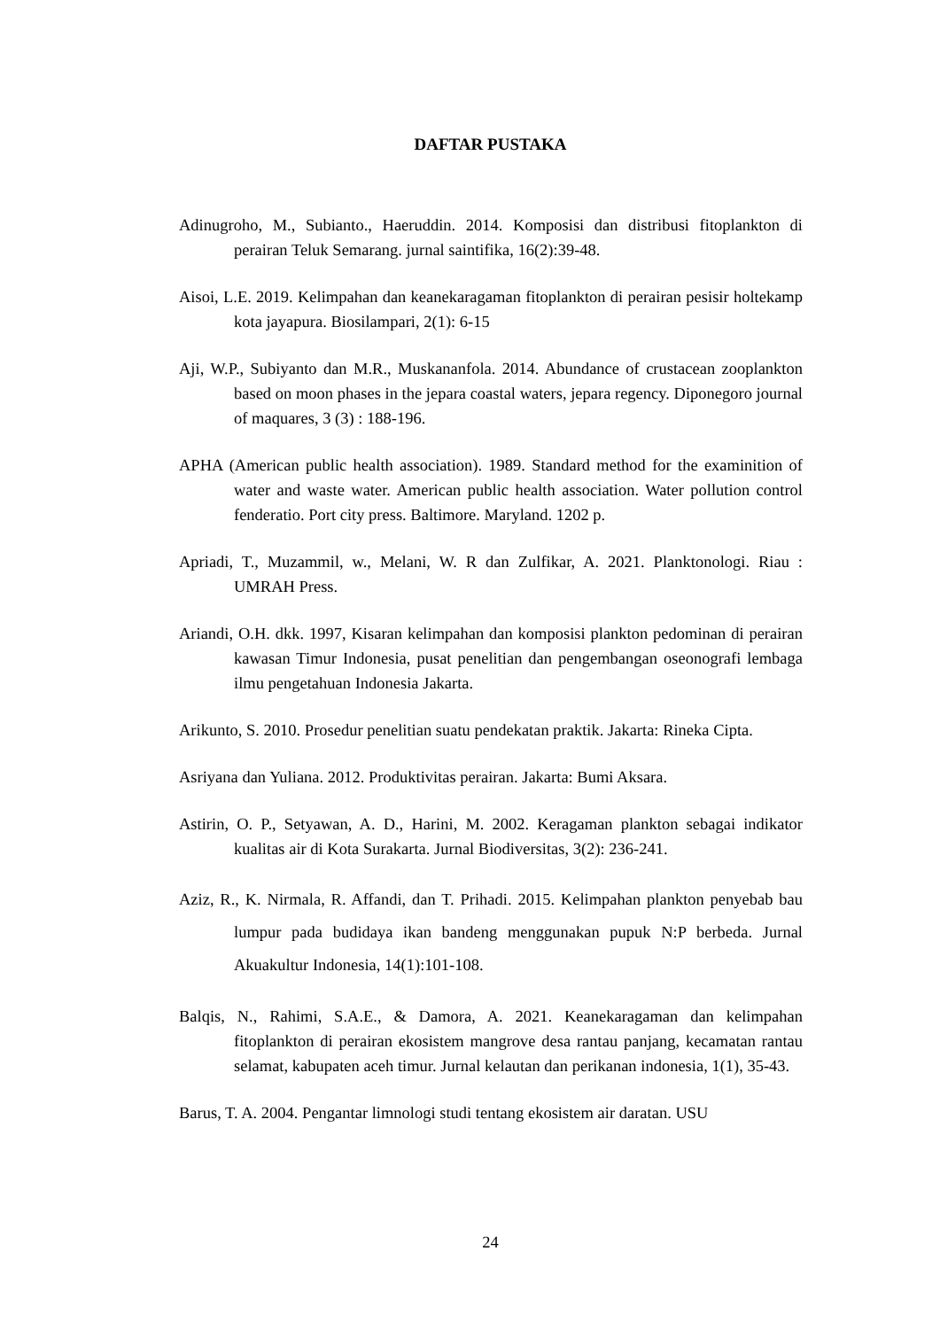DAFTAR PUSTAKA
Adinugroho, M., Subianto., Haeruddin. 2014. Komposisi dan distribusi fitoplankton di perairan Teluk Semarang. jurnal saintifika, 16(2):39-48.
Aisoi, L.E. 2019. Kelimpahan dan keanekaragaman fitoplankton di perairan pesisir holtekamp kota jayapura. Biosilampari, 2(1): 6-15
Aji, W.P., Subiyanto dan M.R., Muskananfola. 2014. Abundance of crustacean zooplankton based on moon phases in the jepara coastal waters, jepara regency. Diponegoro journal of maquares, 3 (3) : 188-196.
APHA (American public health association). 1989. Standard method for the examinition of water and waste water. American public health association. Water pollution control fenderatio. Port city press. Baltimore. Maryland. 1202 p.
Apriadi, T., Muzammil, w., Melani, W. R dan Zulfikar, A. 2021. Planktonologi. Riau : UMRAH Press.
Ariandi, O.H. dkk. 1997, Kisaran kelimpahan dan komposisi plankton pedominan di perairan kawasan Timur Indonesia, pusat penelitian dan pengembangan oseonografi lembaga ilmu pengetahuan Indonesia Jakarta.
Arikunto, S. 2010. Prosedur penelitian suatu pendekatan praktik. Jakarta: Rineka Cipta.
Asriyana dan Yuliana. 2012. Produktivitas perairan. Jakarta: Bumi Aksara.
Astirin, O. P., Setyawan, A. D., Harini, M. 2002. Keragaman plankton sebagai indikator kualitas air di Kota Surakarta. Jurnal Biodiversitas, 3(2): 236-241.
Aziz, R., K. Nirmala, R. Affandi, dan T. Prihadi. 2015. Kelimpahan plankton penyebab bau lumpur pada budidaya ikan bandeng menggunakan pupuk N:P berbeda. Jurnal Akuakultur Indonesia, 14(1):101-108.
Balqis, N., Rahimi, S.A.E., & Damora, A. 2021. Keanekaragaman dan kelimpahan fitoplankton di perairan ekosistem mangrove desa rantau panjang, kecamatan rantau selamat, kabupaten aceh timur. Jurnal kelautan dan perikanan indonesia, 1(1), 35-43.
Barus, T. A. 2004. Pengantar limnologi studi tentang ekosistem air daratan. USU
24